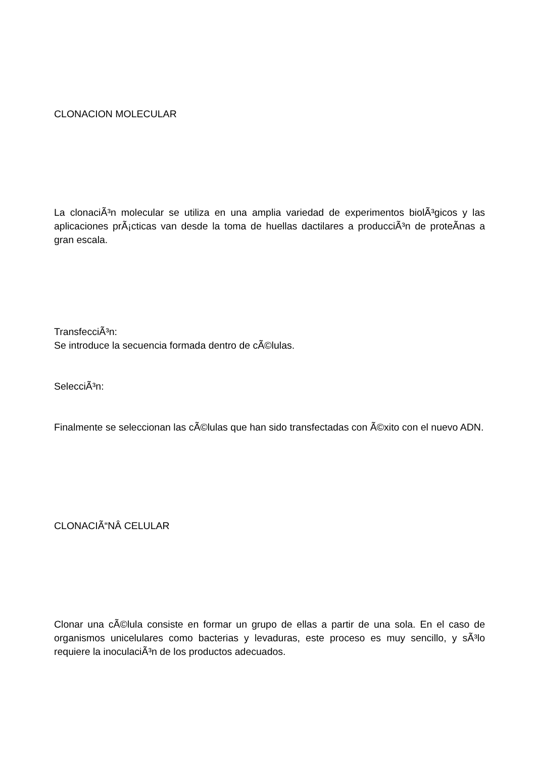CLONACION MOLECULAR
La clonaciÃ³n molecular se utiliza en una amplia variedad de experimentos biolÃ³gicos y las aplicaciones prÃ¡cticas van desde la toma de huellas dactilares a producciÃ³n de proteÃ­nas a gran escala.
TransfecciÃ³n:
Se introduce la secuencia formada dentro de cÃ©lulas.
SelecciÃ³n:
Finalmente se seleccionan las cÃ©lulas que han sido transfectadas con Ã©xito con el nuevo ADN.
CLONACIÃ“NÂ CELULAR
Clonar una cÃ©lula consiste en formar un grupo de ellas a partir de una sola. En el caso de organismos unicelulares como bacterias y levaduras, este proceso es muy sencillo, y sÃ³lo requiere la inoculaciÃ³n de los productos adecuados.